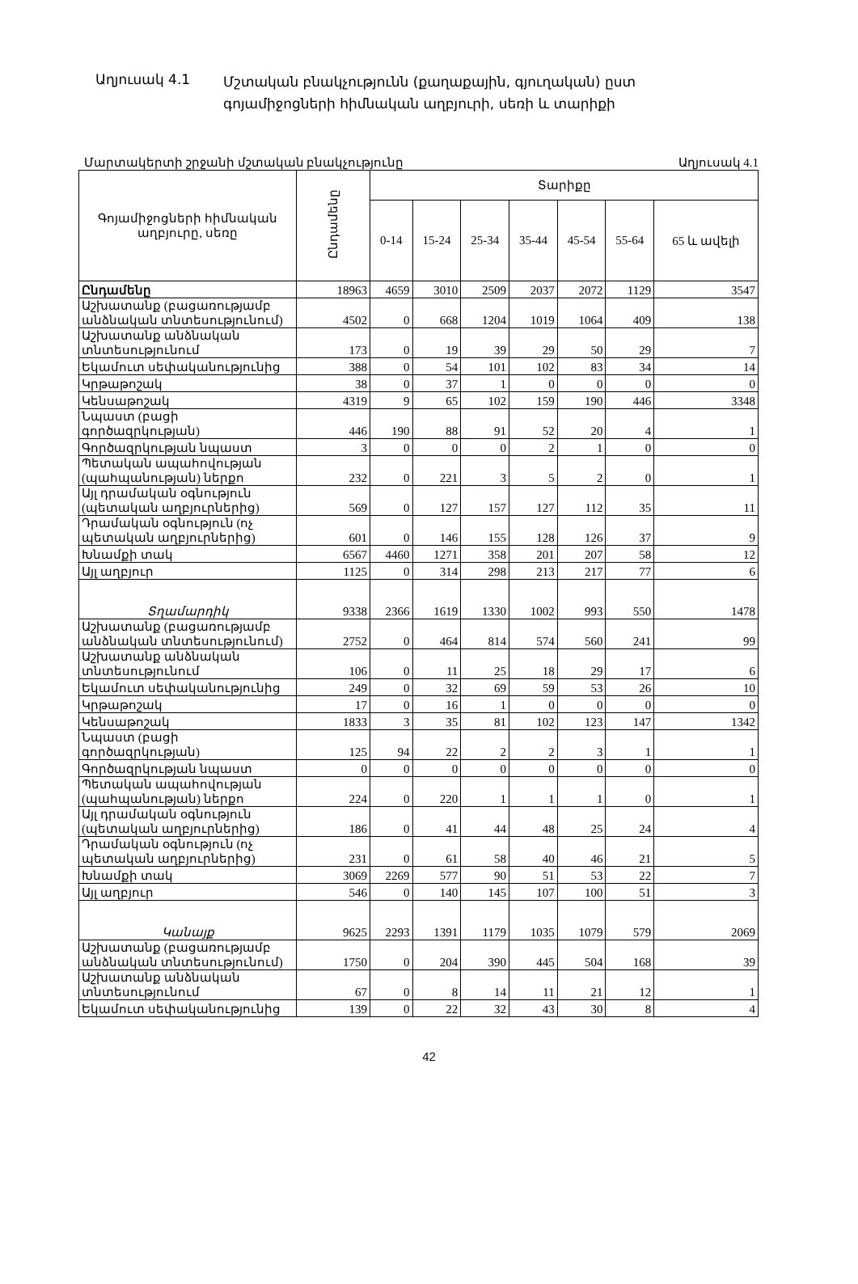Աղյուսակ 4.1
Մշտական բնակչությունն (քաղաքային, գյուղական) ըստ գոյամիջոցների հիմնական աղբյուրի, սեռի և տարիքի
Մարտակերտի շրջանի մշտական բնակչությունը Աղյուսակ 4.1
| Գոյամիջոցների հիմնական աղբյուրը, սեռը | Ընդամենը | Տարիքը | | | | | | |
| --- | --- | --- | --- | --- | --- | --- | --- | --- |
| | | 0-14 | 15-24 | 25-34 | 35-44 | 45-54 | 55-64 | 65 և ավելի |
| Ընդամենը | 18963 | 4659 | 3010 | 2509 | 2037 | 2072 | 1129 | 3547 |
| Աշխատանք (բացառությամբ անձնական տնտեսությունում) | 4502 | 0 | 668 | 1204 | 1019 | 1064 | 409 | 138 |
| Աշխատանք անձնական տնտեսությունում | 173 | 0 | 19 | 39 | 29 | 50 | 29 | 7 |
| Եկամուտ սեփականությունից | 388 | 0 | 54 | 101 | 102 | 83 | 34 | 14 |
| Կրթաթոշակ | 38 | 0 | 37 | 1 | 0 | 0 | 0 | 0 |
| Կենսաթոշակ | 4319 | 9 | 65 | 102 | 159 | 190 | 446 | 3348 |
| Նպաստ (բացի գործազրկության) | 446 | 190 | 88 | 91 | 52 | 20 | 4 | 1 |
| Գործազրկության նպաստ | 3 | 0 | 0 | 0 | 2 | 1 | 0 | 0 |
| Պետական ապահովության (պահպանության) ներքո | 232 | 0 | 221 | 3 | 5 | 2 | 0 | 1 |
| Այլ դրամական օգնություն (պետական աղբյուրներից) | 569 | 0 | 127 | 157 | 127 | 112 | 35 | 11 |
| Դրամական օգնություն (ոչ պետական աղբյուրներից) | 601 | 0 | 146 | 155 | 128 | 126 | 37 | 9 |
| Խնամքի տակ | 6567 | 4460 | 1271 | 358 | 201 | 207 | 58 | 12 |
| Այլ աղբյուր | 1125 | 0 | 314 | 298 | 213 | 217 | 77 | 6 |
| Տղամարդիկ | 9338 | 2366 | 1619 | 1330 | 1002 | 993 | 550 | 1478 |
| Աշխատանք (բացառությամբ անձնական տնտեսությունում) | 2752 | 0 | 464 | 814 | 574 | 560 | 241 | 99 |
| Աշխատանք անձնական տնտեսությունում | 106 | 0 | 11 | 25 | 18 | 29 | 17 | 6 |
| Եկամուտ սեփականությունից | 249 | 0 | 32 | 69 | 59 | 53 | 26 | 10 |
| Կրթաթոշակ | 17 | 0 | 16 | 1 | 0 | 0 | 0 | 0 |
| Կենսաթոշակ | 1833 | 3 | 35 | 81 | 102 | 123 | 147 | 1342 |
| Նպաստ (բացի գործազրկության) | 125 | 94 | 22 | 2 | 2 | 3 | 1 | 1 |
| Գործազրկության նպաստ | 0 | 0 | 0 | 0 | 0 | 0 | 0 | 0 |
| Պետական ապահովության (պահպանության) ներքո | 224 | 0 | 220 | 1 | 1 | 1 | 0 | 1 |
| Այլ դրամական օգնություն (պետական աղբյուրներից) | 186 | 0 | 41 | 44 | 48 | 25 | 24 | 4 |
| Դրամական օգնություն (ոչ պետական աղբյուրներից) | 231 | 0 | 61 | 58 | 40 | 46 | 21 | 5 |
| Խնամքի տակ | 3069 | 2269 | 577 | 90 | 51 | 53 | 22 | 7 |
| Այլ աղբյուր | 546 | 0 | 140 | 145 | 107 | 100 | 51 | 3 |
| Կանայք | 9625 | 2293 | 1391 | 1179 | 1035 | 1079 | 579 | 2069 |
| Աշխատանք (բացառությամբ անձնական տնտեսությունում) | 1750 | 0 | 204 | 390 | 445 | 504 | 168 | 39 |
| Աշխատանք անձնական տնտեսությունում | 67 | 0 | 8 | 14 | 11 | 21 | 12 | 1 |
| Եկամուտ սեփականությունից | 139 | 0 | 22 | 32 | 43 | 30 | 8 | 4 |
42